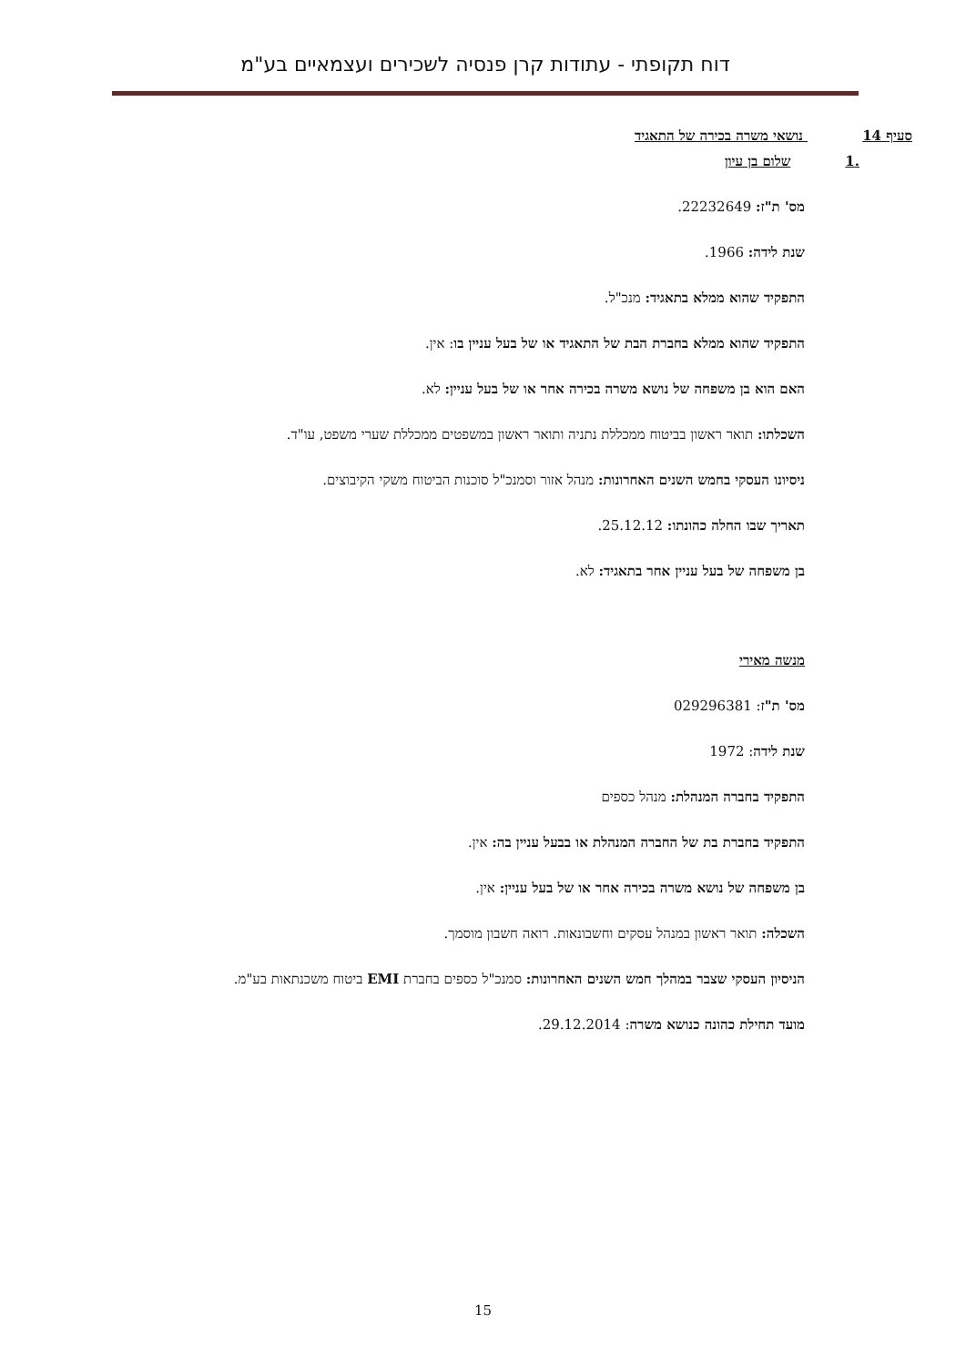דוח תקופתי - עתודות קרן פנסיה לשכירים ועצמאיים בע"מ
סעיף 14 נושאי משרה בכירה של התאגיד
.1 שלום בן עיון
מס' ת"ז: 22232649.
שנת לידה: 1966.
התפקיד שהוא ממלא בתאגיד: מנכ"ל.
התפקיד שהוא ממלא בחברת הבת של התאגיד או של בעל עניין בו: אין.
האם הוא בן משפחה של נושא משרה בכירה אחר או של בעל עניין: לא.
השכלתו: תואר ראשון בביטוח ממכללת נתניה ותואר ראשון במשפטים ממכללת שערי משפט, עו"ד.
ניסיונו העסקי בחמש השנים האחרונות: מנהל אזור וסמנכ"ל סוכנות הביטוח משקי הקיבוצים.
תאריך שבו החלה כהונתו: 25.12.12.
בן משפחה של בעל עניין אחר בתאגיד: לא.
מנשה מאירי
מס' ת"ז: 029296381
שנת לידה: 1972
התפקיד בחברה המנהלת: מנהל כספים
התפקיד בחברת בת של החברה המנהלת או בבעל עניין בה: אין.
בן משפחה של נושא משרה בכירה אחר או של בעל עניין: אין.
השכלה: תואר ראשון במנהל עסקים וחשבונאות. רואה חשבון מוסמך.
הניסיון העסקי שצבר במהלך חמש השנים האחרונות: סמנכ"ל כספים בחברת EMI ביטוח משכנתאות בע"מ.
מועד תחילת כהונה כנושא משרה: 29.12.2014.
15